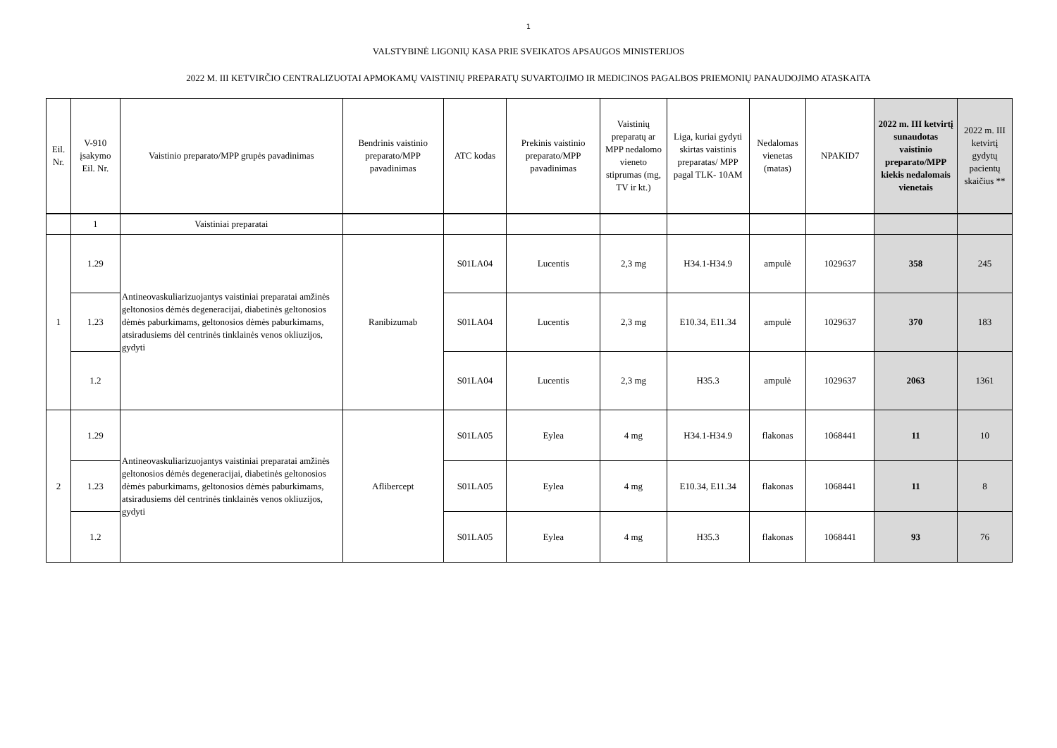1
VALSTYBINĖ LIGONIŲ KASA PRIE SVEIKATOS APSAUGOS MINISTERIJOS
2022 M. III KETVIRČIO CENTRALIZUOTAI APMOKAMŲ VAISTINIŲ PREPARATŲ SUVARTOJIMO IR MEDICINOS PAGALBOS PRIEMONIŲ PANAUDOJIMO ATASKAITA
| Eil. Nr. | V-910 įsakymo Eil. Nr. | Vaistinio preparato/MPP grupės pavadinimas | Bendrinis vaistinio preparato/MPP pavadinimas | ATC kodas | Prekinis vaistinio preparato/MPP pavadinimas | Vaistinių preparatų ar MPP nedalomo vieneto stiprumas (mg, TV ir kt.) | Liga, kuriai gydyti skirtas vaistinis preparatas/ MPP pagal TLK- 10AM | Nedalomas vienetas (matas) | NPAKID7 | 2022 m. III ketvirtį sunaudotas vaistinio preparato/MPP kiekis nedalomais vienetais | 2022 m. III ketvirtį gydytų pacientų skaičius ** |
| --- | --- | --- | --- | --- | --- | --- | --- | --- | --- | --- | --- |
| | 1 | Vaistiniai preparatai | | | | | | | | | |
| 1 | 1.29 | Antineovaskuliarizuojantys vaistiniai preparatai amžinės geltonosios dėmės degeneracijai, diabetinės geltonosios dėmės paburkimams, geltonosios dėmės paburkimams, atsiradusiems dėl centrinės tinklainės venos okliuzijos, gydyti | Ranibizumab | S01LA04 | Lucentis | 2,3 mg | H34.1-H34.9 | ampulė | 1029637 | 358 | 245 |
| | 1.23 | | | S01LA04 | Lucentis | 2,3 mg | E10.34, E11.34 | ampulė | 1029637 | 370 | 183 |
| | 1.2 | | | S01LA04 | Lucentis | 2,3 mg | H35.3 | ampulė | 1029637 | 2063 | 1361 |
| 2 | 1.29 | Antineovaskuliarizuojantys vaistiniai preparatai amžinės geltonosios dėmės degeneracijai, diabetinės geltonosios dėmės paburkimams, geltonosios dėmės paburkimams, atsiradusiems dėl centrinės tinklainės venos okliuzijos, gydyti | Aflibercept | S01LA05 | Eylea | 4 mg | H34.1-H34.9 | flakonas | 1068441 | 11 | 10 |
| | 1.23 | | | S01LA05 | Eylea | 4 mg | E10.34, E11.34 | flakonas | 1068441 | 11 | 8 |
| | 1.2 | | | S01LA05 | Eylea | 4 mg | H35.3 | flakonas | 1068441 | 93 | 76 |